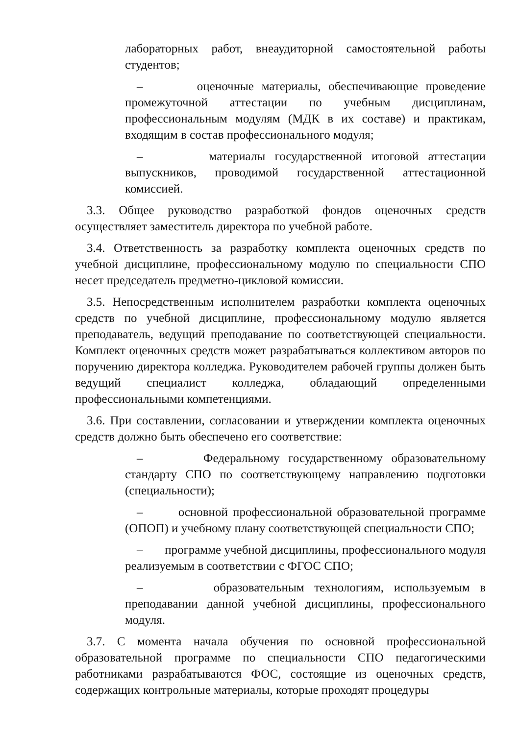лабораторных работ, внеаудиторной самостоятельной работы студентов;
– оценочные материалы, обеспечивающие проведение промежуточной аттестации по учебным дисциплинам, профессиональным модулям (МДК в их составе) и практикам, входящим в состав профессионального модуля;
– материалы государственной итоговой аттестации выпускников, проводимой государственной аттестационной комиссией.
3.3. Общее руководство разработкой фондов оценочных средств осуществляет заместитель директора по учебной работе.
3.4. Ответственность за разработку комплекта оценочных средств по учебной дисциплине, профессиональному модулю по специальности СПО несет председатель предметно-цикловой комиссии.
3.5. Непосредственным исполнителем разработки комплекта оценочных средств по учебной дисциплине, профессиональному модулю является преподаватель, ведущий преподавание по соответствующей специальности. Комплект оценочных средств может разрабатываться коллективом авторов по поручению директора колледжа. Руководителем рабочей группы должен быть ведущий специалист колледжа, обладающий определенными профессиональными компетенциями.
3.6. При составлении, согласовании и утверждении комплекта оценочных средств должно быть обеспечено его соответствие:
– Федеральному государственному образовательному стандарту СПО по соответствующему направлению подготовки (специальности);
– основной профессиональной образовательной программе (ОПОП) и учебному плану соответствующей специальности СПО;
– программе учебной дисциплины, профессионального модуля реализуемым в соответствии с ФГОС СПО;
– образовательным технологиям, используемым в преподавании данной учебной дисциплины, профессионального модуля.
3.7. С момента начала обучения по основной профессиональной образовательной программе по специальности СПО педагогическими работниками разрабатываются ФОС, состоящие из оценочных средств, содержащих контрольные материалы, которые проходят процедуры